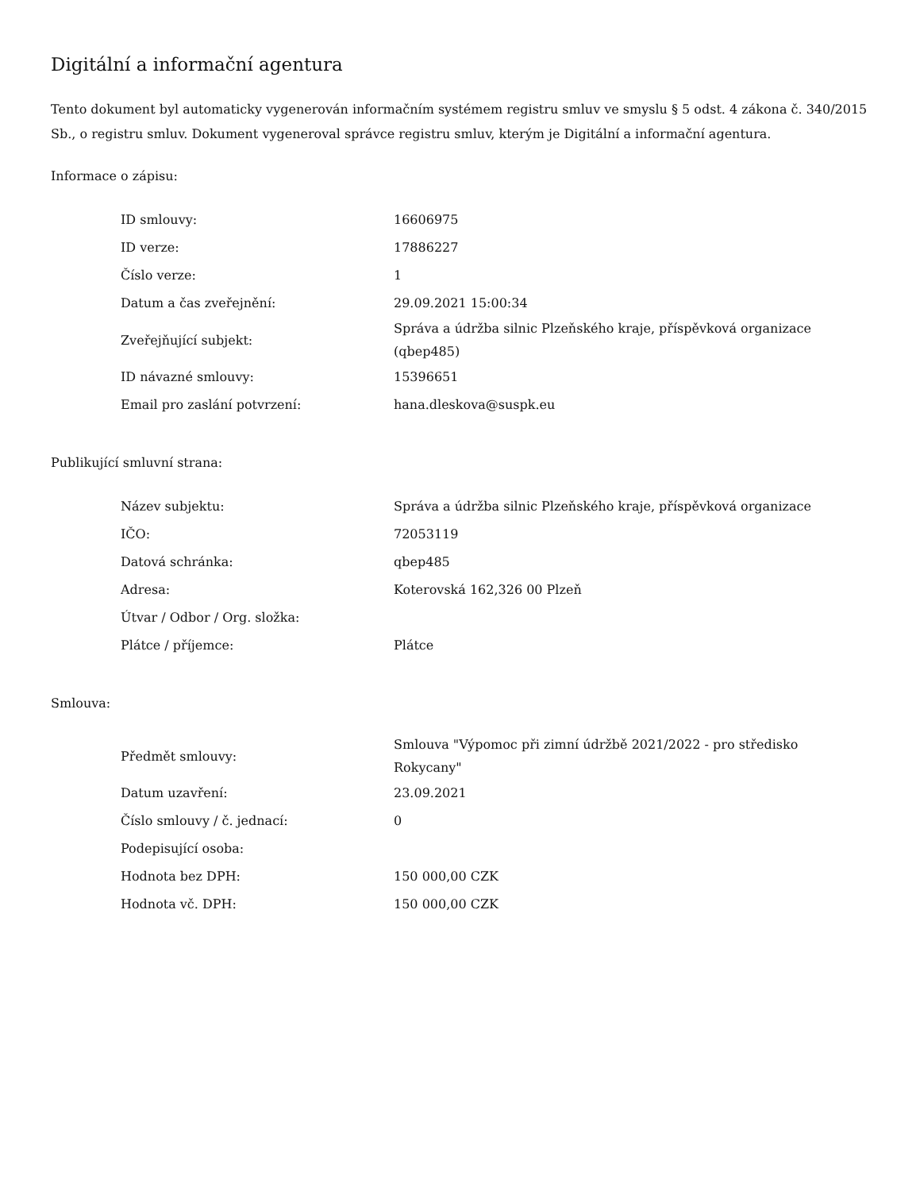Digitální a informační agentura
Tento dokument byl automaticky vygenerován informačním systémem registru smluv ve smyslu § 5 odst. 4 zákona č. 340/2015 Sb., o registru smluv. Dokument vygeneroval správce registru smluv, kterým je Digitální a informační agentura.
Informace o zápisu:
| ID smlouvy: | 16606975 |
| ID verze: | 17886227 |
| Číslo verze: | 1 |
| Datum a čas zveřejnění: | 29.09.2021 15:00:34 |
| Zveřejňující subjekt: | Správa a údržba silnic Plzeňského kraje, příspěvková organizace (qbep485) |
| ID návazné smlouvy: | 15396651 |
| Email pro zaslání potvrzení: | hana.dleskova@suspk.eu |
Publikující smluvní strana:
| Název subjektu: | Správa a údržba silnic Plzeňského kraje, příspěvková organizace |
| IČO: | 72053119 |
| Datová schránka: | qbep485 |
| Adresa: | Koterovská 162,326 00 Plzeň |
| Útvar / Odbor / Org. složka: | |
| Plátce / příjemce: | Plátce |
Smlouva:
| Předmět smlouvy: | Smlouva "Výpomoc při zimní údržbě 2021/2022 - pro středisko Rokycany" |
| Datum uzavření: | 23.09.2021 |
| Číslo smlouvy / č. jednací: | 0 |
| Podepisující osoba: | |
| Hodnota bez DPH: | 150 000,00 CZK |
| Hodnota vč. DPH: | 150 000,00 CZK |